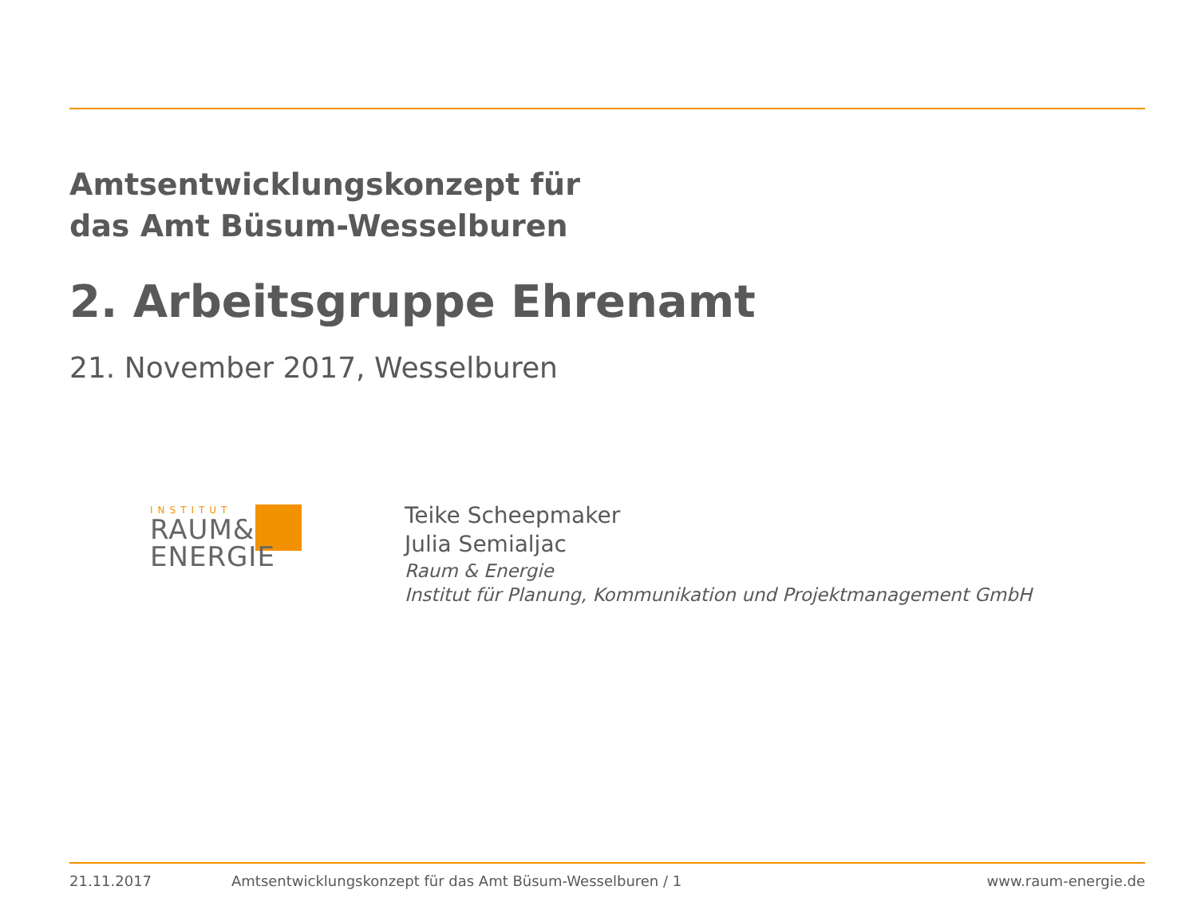Amtsentwicklungskonzept für
das Amt Büsum-Wesselburen
2. Arbeitsgruppe Ehrenamt
21. November 2017, Wesselburen
INSTITUT
RAUM&
ENERGIE
Teike Scheepmaker
Julia Semialjac
Raum & Energie
Institut für Planung, Kommunikation und Projektmanagement GmbH
21.11.2017 Amtsentwicklungskonzept für das Amt Büsum-Wesselburen / 1 www.raum-energie.de